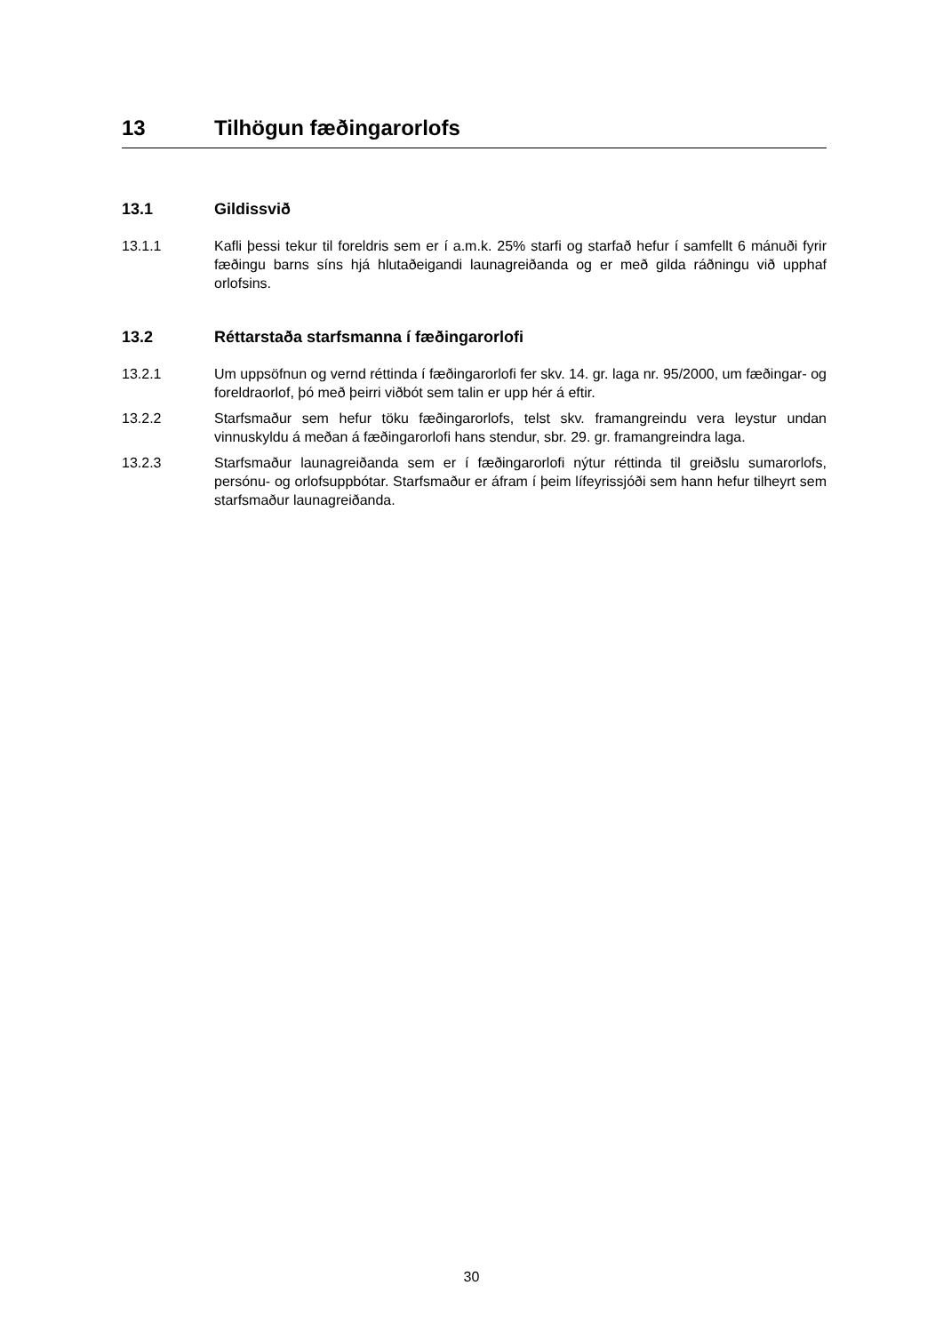13 Tilhögun fæðingarorlofs
13.1 Gildissvið
13.1.1 Kafli þessi tekur til foreldris sem er í a.m.k. 25% starfi og starfað hefur í samfellt 6 mánuði fyrir fæðingu barns síns hjá hlutaðeigandi launagreiðanda og er með gilda ráðningu við upphaf orlofsins.
13.2 Réttarstaða starfsmanna í fæðingarorlofi
13.2.1 Um uppsöfnun og vernd réttinda í fæðingarorlofi fer skv. 14. gr. laga nr. 95/2000, um fæðingar- og foreldraorlof, þó með þeirri viðbót sem talin er upp hér á eftir.
13.2.2 Starfsmaður sem hefur töku fæðingarorlofs, telst skv. framangreindu vera leystur undan vinnuskyldu á meðan á fæðingarorlofi hans stendur, sbr. 29. gr. framangreindra laga.
13.2.3 Starfsmaður launagreiðanda sem er í fæðingarorlofi nýtur réttinda til greiðslu sumarorlofs, persónu- og orlofsuppbótar. Starfsmaður er áfram í þeim lífeyrissjóði sem hann hefur tilheyrt sem starfsmaður launagreiðanda.
30